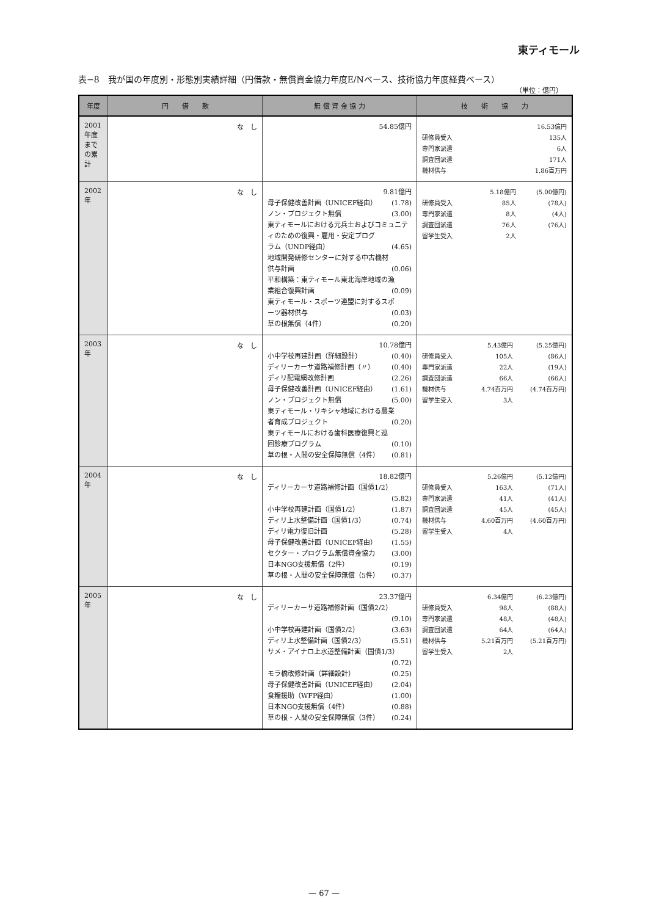東ティモール
表−8　我が国の年度別・形態別実績詳細（円借款・無償資金協力年度E/Nベース、技術協力年度経費ベース）
（単位：億円）
| 年度 | 円 借 款 | 無 償 資 金 協 力 | 技 術 協 力 |
| --- | --- | --- | --- |
| 2001年度までの累計 | な し | 54.85億円 | / / 16.53億円 / / 研修員受入 / 135人 / / 専門家派遣 / 6人 / / 調査団派遣 / 171人 / / 機材供与 / 1.86百万円 / |
| 2002年 | な し | 9.81億円 母子保健改善計画（UNICEF経由） (1.78) ノン・プロジェクト無償 (3.00) 東ティモールにおける元兵士およびコミュニティのための復興・雇用・安定プログ ラム（UNDP経由） (4.65) 地域開発研修センターに対する中古機材 供与計画 (0.06) 平和構築：東ティモール東北海岸地域の漁 業組合復興計画 (0.09) 東ティモール・スポーツ連盟に対するスポ ーツ器材供与 (0.03) 草の根無償（4件） (0.20) | / / 5.18億円 / (5.00億円) / / 研修員受入 / 85人 / (78人) / / 専門家派遣 / 8人 / (4人) / / 調査団派遣 / 76人 / (76人) / / 留学生受入 / 2人 / / |
| 2003年 | な し | 10.78億円 小中学校再建計画（詳細設計） (0.40) ディリーカーサ道路補修計画（〃） (0.40) ディリ配電網改修計画 (2.26) 母子保健改善計画（UNICEF経由） (1.61) ノン・プロジェクト無償 (5.00) 東ティモール・リキシャ地域における農業 者育成プロジェクト (0.20) 東ティモールにおける歯科医療復興と巡 回診療プログラム (0.10) 草の根・人間の安全保障無償（4件） (0.81) | / / 5.43億円 / (5.25億円) / / 研修員受入 / 105人 / (86人) / / 専門家派遣 / 22人 / (19人) / / 調査団派遣 / 66人 / (66人) / / 機材供与 / 4.74百万円 / (4.74百万円) / / 留学生受入 / 3人 / / |
| 2004年 | な し | 18.82億円 ディリーカーサ道路補修計画（国債1/2） (5.82) 小中学校再建計画（国債1/2） (1.87) ディリ上水整備計画（国債1/3） (0.74) ディリ電力復旧計画 (5.28) 母子保健改善計画（UNICEF経由） (1.55) セクター・プログラム無償資金協力 (3.00) 日本NGO支援無償（2件） (0.19) 草の根・人間の安全保障無償（5件） (0.37) | / / 5.26億円 / (5.12億円) / / 研修員受入 / 163人 / (71人) / / 専門家派遣 / 41人 / (41人) / / 調査団派遣 / 45人 / (45人) / / 機材供与 / 4.60百万円 / (4.60百万円) / / 留学生受入 / 4人 / / |
| 2005年 | な し | 23.37億円 ディリーカーサ道路補修計画（国債2/2） (9.10) 小中学校再建計画（国債2/2） (3.63) ディリ上水整備計画（国債2/3） (5.51) サメ・アイナロ上水道整備計画（国債1/3） (0.72) モラ橋改修計画（詳細設計） (0.25) 母子保健改善計画（UNICEF経由） (2.04) 食糧援助（WFP経由） (1.00) 日本NGO支援無償（4件） (0.88) 草の根・人間の安全保障無償（3件） (0.24) | / / 6.34億円 / (6.23億円) / / 研修員受入 / 98人 / (88人) / / 専門家派遣 / 48人 / (48人) / / 調査団派遣 / 64人 / (64人) / / 機材供与 / 5.21百万円 / (5.21百万円) / / 留学生受入 / 2人 / / |
— 67 —